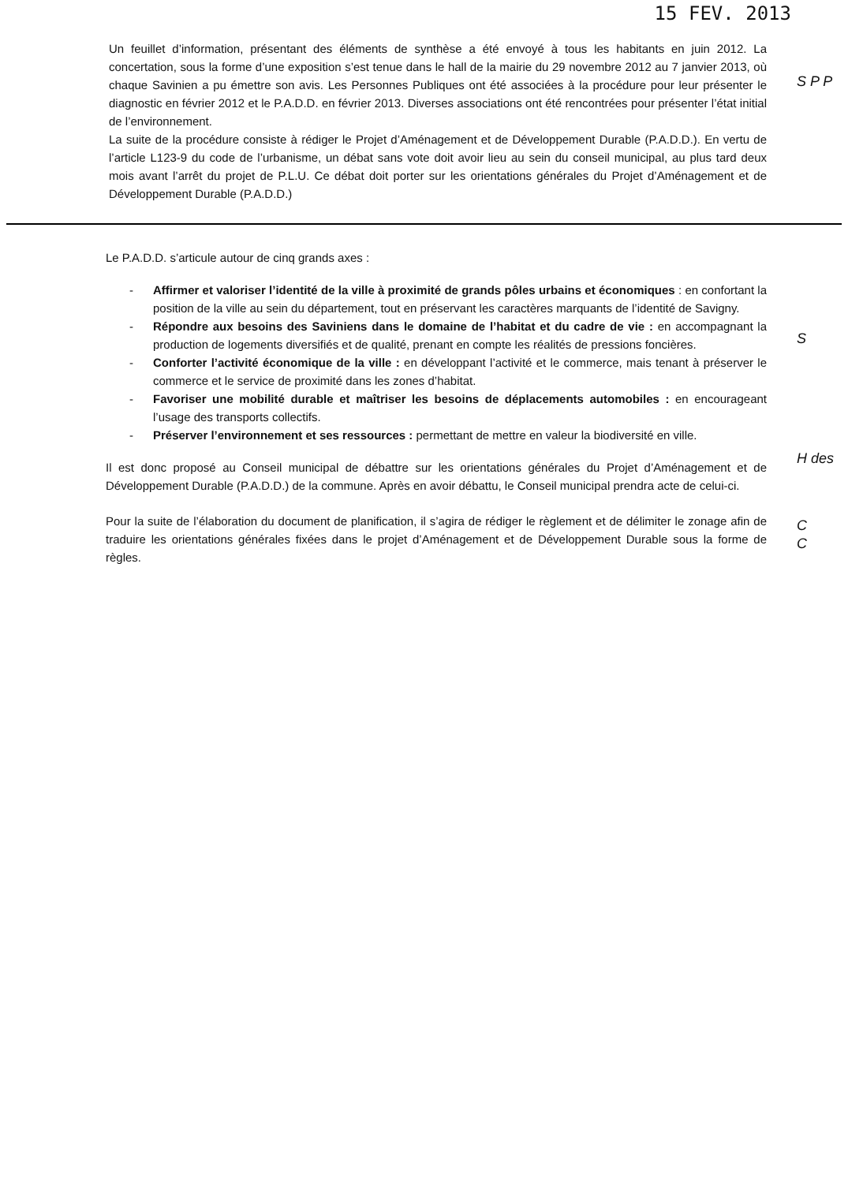15 FEV. 2013
Un feuillet d’information, présentant des éléments de synthèse a été envoyé à tous les habitants en juin 2012. La concertation, sous la forme d’une exposition s’est tenue dans le hall de la mairie du 29 novembre 2012 au 7 janvier 2013, où chaque Savinien a pu émettre son avis. Les Personnes Publiques ont été associées à la procédure pour leur présenter le diagnostic en février 2012 et le P.A.D.D. en février 2013. Diverses associations ont été rencontrées pour présenter l’état initial de l’environnement.
La suite de la procédure consiste à rédiger le Projet d’Aménagement et de Développement Durable (P.A.D.D.). En vertu de l’article L123-9 du code de l’urbanisme, un débat sans vote doit avoir lieu au sein du conseil municipal, au plus tard deux mois avant l’arrêt du projet de P.L.U. Ce débat doit porter sur les orientations générales du Projet d’Aménagement et de Développement Durable (P.A.D.D.)
Le P.A.D.D. s’articule autour de cinq grands axes :
- Affirmer et valoriser l’identité de la ville à proximité de grands pôles urbains et économiques : en confortant la position de la ville au sein du département, tout en préservant les caractères marquants de l’identité de Savigny.
- Répondre aux besoins des Saviniens dans le domaine de l’habitat et du cadre de vie : en accompagnant la production de logements diversifiés et de qualité, prenant en compte les réalités de pressions foncières.
- Conforter l’activité économique de la ville : en développant l’activité et le commerce, mais tenant à préserver le commerce et le service de proximité dans les zones d’habitat.
- Favoriser une mobilité durable et maîtriser les besoins de déplacements automobiles : en encourageant l’usage des transports collectifs.
- Préserver l’environnement et ses ressources : permettant de mettre en valeur la biodiversité en ville.
Il est donc proposé au Conseil municipal de débattre sur les orientations générales du Projet d’Aménagement et de Développement Durable (P.A.D.D.) de la commune. Après en avoir débattu, le Conseil municipal prendra acte de celui-ci.
Pour la suite de l’élaboration du document de planification, il s’agira de rédiger le règlement et de délimiter le zonage afin de traduire les orientations générales fixées dans le projet d’Aménagement et de Développement Durable sous la forme de règles.
S P P
S
H des
C
C